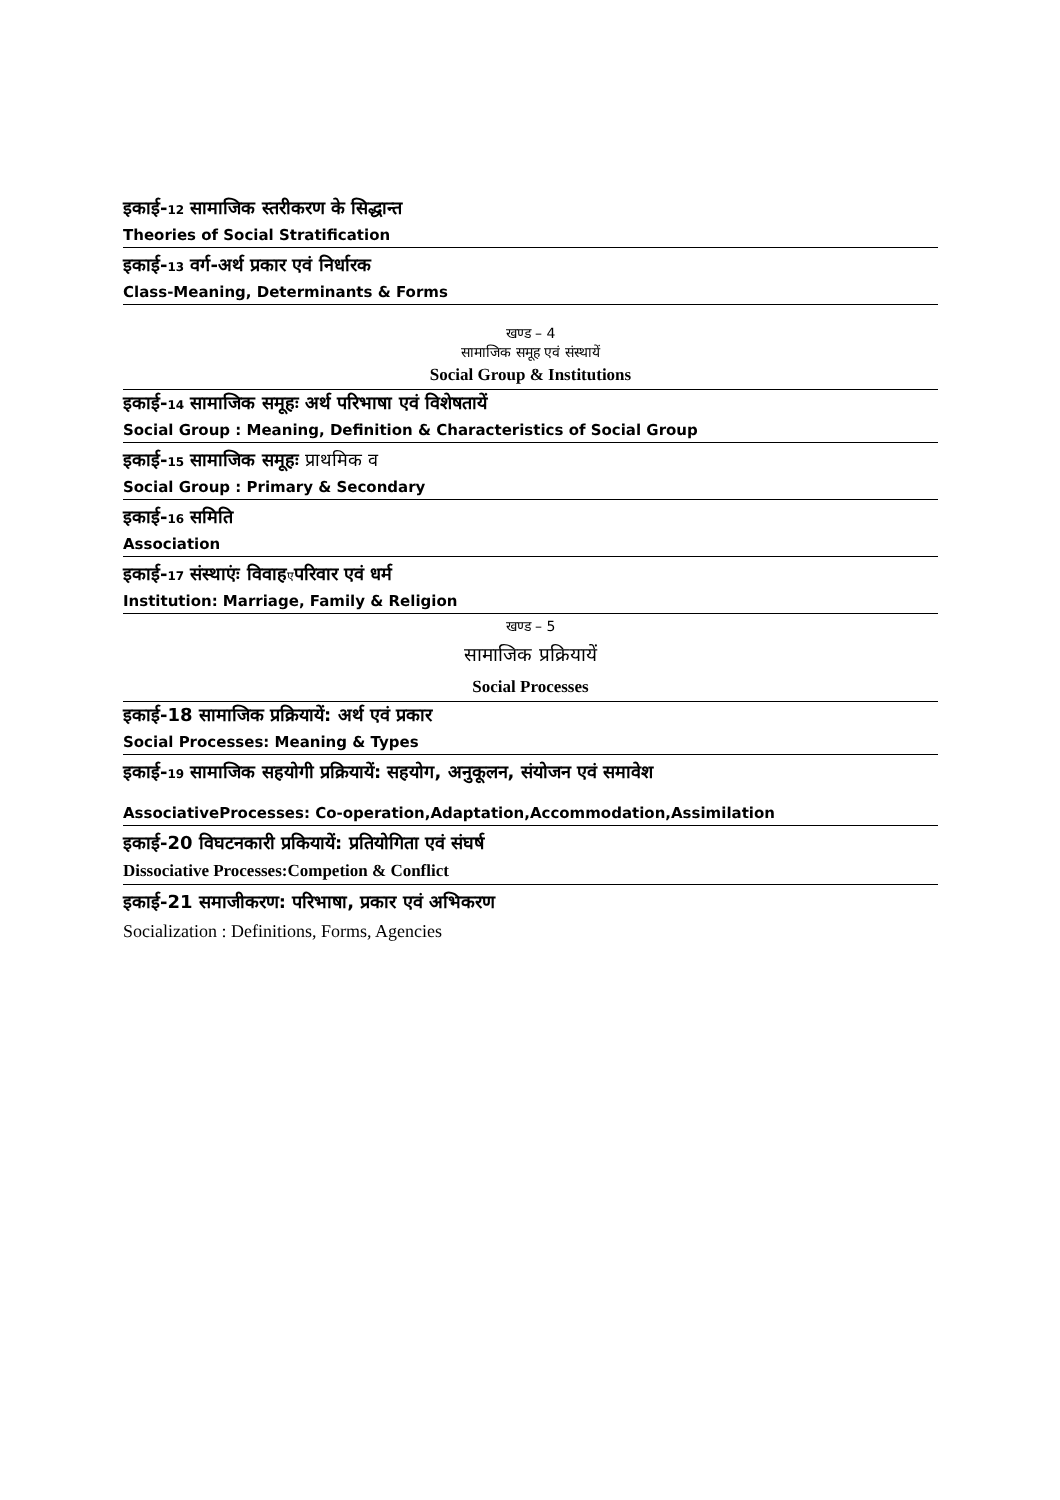इकाई-12 सामाजिक स्तरीकरण के सिद्धान्त
Theories of Social Stratification
इकाई-13 वर्ग-अर्थ प्रकार एवं निर्धारक
Class-Meaning, Determinants & Forms
खण्ड – 4
सामाजिक समूह एवं संस्थायें
Social Group & Institutions
इकाई-14 सामाजिक समूहः अर्थ परिभाषा एवं विशेषतायें
Social Group : Meaning, Definition & Characteristics of Social Group
इकाई-15 सामाजिक समूहः प्राथमिक व
Social Group : Primary & Secondary
इकाई-16 समिति
Association
इकाई-17 संस्थाएंः विवाहएपरिवार एवं धर्म
Institution: Marriage, Family & Religion
खण्ड – 5
सामाजिक प्रक्रियायें
Social Processes
इकाई-18 सामाजिक प्रक्रियायें: अर्थ एवं प्रकार
Social Processes: Meaning & Types
इकाई-19 सामाजिक सहयोगी प्रक्रियायें: सहयोग, अनुकूलन, संयोजन एवं समावेश
AssociativeProcesses: Co-operation,Adaptation,Accommodation,Assimilation
इकाई-20 विघटनकारी प्रकियायें: प्रतियोगिता एवं संघर्ष
Dissociative Processes:Competion & Conflict
इकाई-21 समाजीकरण: परिभाषा, प्रकार एवं अभिकरण
Socialization : Definitions, Forms, Agencies